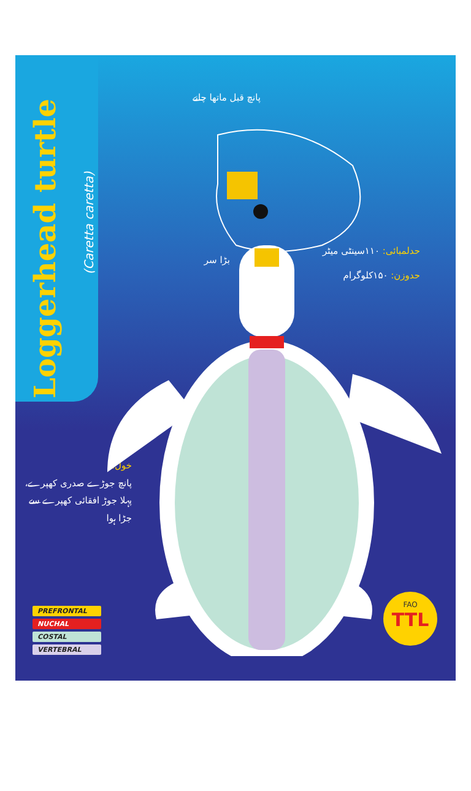Loggerhead turtle
(Caretta caretta)
پانچ قبل ماتھا چانے
بڑا سر
حدلمبائی: ۱۱۰سینٹی میٹر
حدوزن: ۱۵۰کلوگرام
خول:
پانچ جوڑے صدری کھپرے،
پہلا جوڑ افقائی کھپرے سے
جڑا ہوا
PREFRONTAL
NUCHAL
COSTAL
VERTEBRAL
FAO
TTL